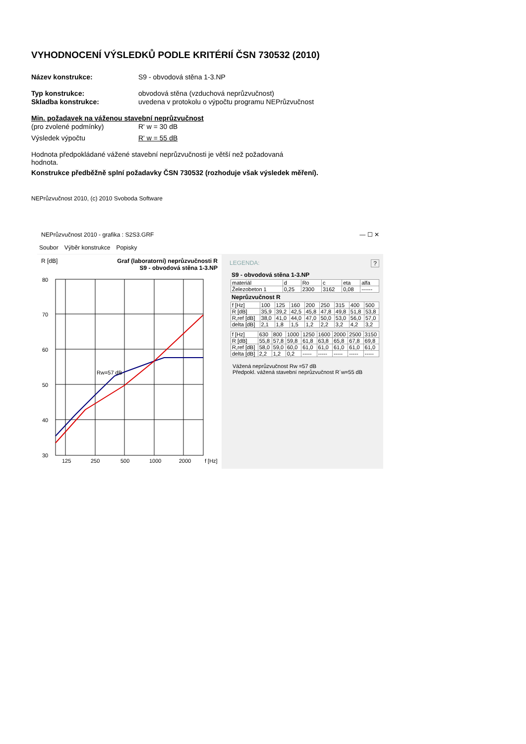VYHODNOCENÍ VÝSLEDKŮ PODLE KRITÉRIÍ ČSN 730532 (2010)
Název konstrukce: S9 - obvodová stěna 1-3.NP
Typ konstrukce: obvodová stěna (vzduchová neprůzvučnost)
Skladba konstrukce: uvedena v protokolu o výpočtu programu NEPrůzvučnost
Min. požadavek na váženou stavební neprůzvučnost
(pro zvolené podmínky) R' w = 30 dB
Výsledek výpočtu R' w = 55 dB
Hodnota předpokládané vážené stavební neprůzvučnosti je větší než požadovaná hodnota.
Konstrukce předběžně splní požadavky ČSN 730532 (rozhoduje však výsledek měření).
NEPrůzvučnost 2010, (c) 2010 Svoboda Software
NEPrůzvučnost 2010 - grafika : S2S3.GRF — ☐ ✕
Soubor Výběr konstrukce Popisky
R [dB] Graf (laboratorní) neprůzvučnosti R
S9 - obvodová stěna 1-3.NP
Rw=57 dB
80
70
60
50
40
30
125
250
500
1000
2000
f [Hz]
LEGENDA: ?
S9 - obvodová stěna 1-3.NP
| materiál | d | Ro | c | eta | alfa |
| --- | --- | --- | --- | --- | --- |
| Železobeton 1 | 0,25 | 2300 | 3162 | 0,08 | ------ |
Neprůzvučnost R
| f [Hz] | 100 | 125 | 160 | 200 | 250 | 315 | 400 | 500 |
| R [dB] | 35,9 | 39,2 | 42,5 | 45,8 | 47,8 | 49,8 | 51,8 | 53,8 |
| R,ref [dB] | 38,0 | 41,0 | 44,0 | 47,0 | 50,0 | 53,0 | 56,0 | 57,0 |
| delta [dB] | 2,1 | 1,8 | 1,5 | 1,2 | 2,2 | 3,2 | 4,2 | 3,2 |
| f [Hz] | 630 | 800 | 1000 | 1250 | 1600 | 2000 | 2500 | 3150 |
| R [dB] | 55,8 | 57,8 | 59,8 | 61,8 | 63,8 | 65,8 | 67,8 | 69,8 |
| R,ref [dB] | 58,0 | 59,0 | 60,0 | 61,0 | 61,0 | 61,0 | 61,0 | 61,0 |
| delta [dB] | 2,2 | 1,2 | 0,2 | ----- | ----- | ----- | ----- | ----- |
Vážená neprůzvučnost Rw =57 dB
Předpokl. vážená stavební neprůzvučnost R´w=55 dB